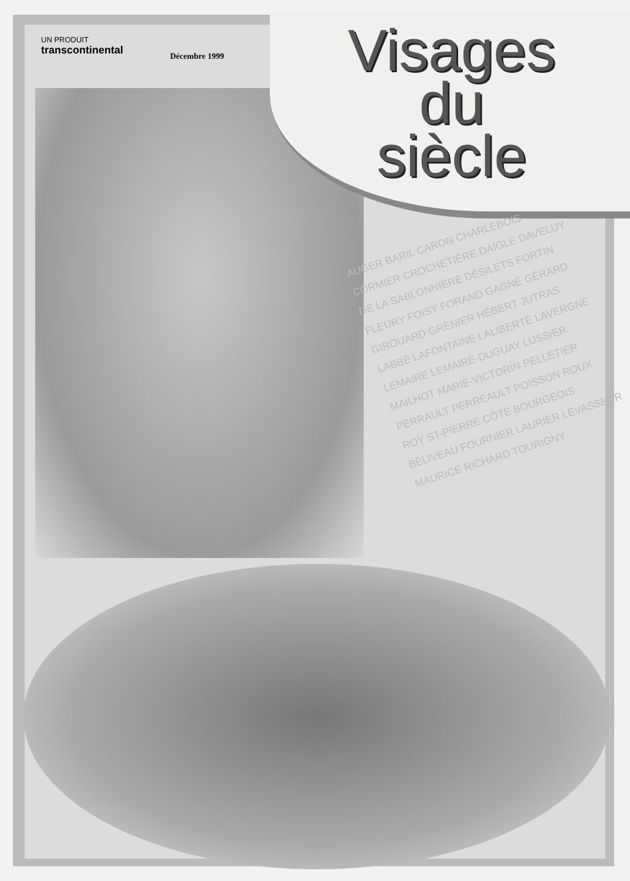UN PRODUIT
transcontinental
Décembre 1999
Visages
du
siècle
AUGER BARIL CARON CHARLEBOIS CORMIER CROCHETIÈRE DAIGLE DAVELUY DE LA SABLONNIÈRE DÉSILETS FORTIN FLEURY FOISY FORAND GAGNÉ GÉRARD GIROUARD GRENIER HÉBERT JUTRAS LABBÉ LAFONTAINE LALIBERTÉ LAVERGNE LEMAIRE LEMAIRE-DUGUAY LUSSIER MAILHOT MARIE-VICTORIN PELLETIER PERRAULT PERREAULT POISSON ROUX ROY ST-PIERRE CÔTÉ BOURGEOIS BÉLIVEAU FOURNIER LAURIER LEVASSEUR MAURICE RICHARD TOURIGNY